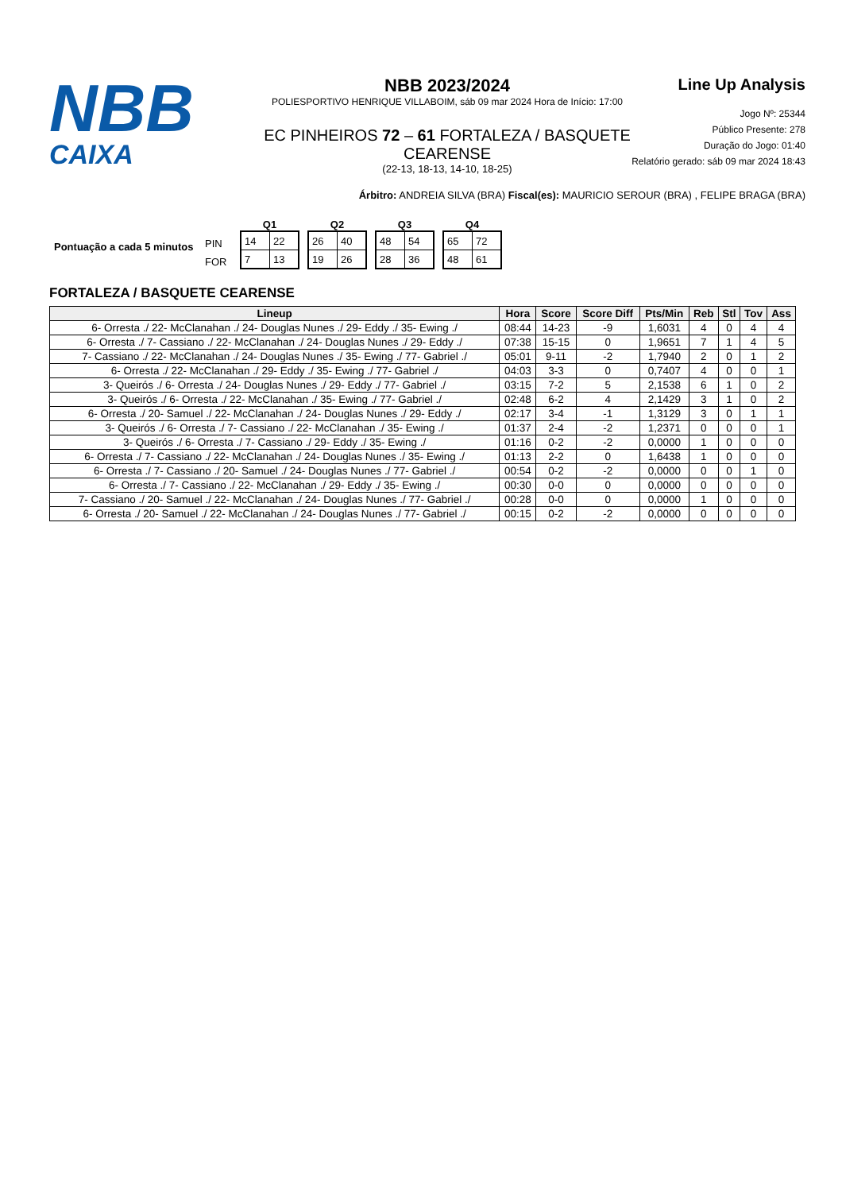NBB
CAIXA
NBB 2023/2024
POLIESPORTIVO HENRIQUE VILLABOIM, sáb 09 mar 2024 Hora de Início: 17:00
EC PINHEIROS 72 – 61 FORTALEZA / BASQUETE CEARENSE
(22-13, 18-13, 14-10, 18-25)
Line Up Analysis
Jogo Nº: 25344
Público Presente: 278
Duração do Jogo: 01:40
Relatório gerado: sáb 09 mar 2024 18:43
Árbitro: ANDREIA SILVA (BRA) Fiscal(es): MAURICIO SEROUR (BRA) , FELIPE BRAGA (BRA)
Pontuação a cada 5 minutos
PIN
FOR
Q1
| 14 | 22 |
| 7 | 13 |
Q2
| 26 | 40 |
| 19 | 26 |
Q3
| 48 | 54 |
| 28 | 36 |
Q4
| 65 | 72 |
| 48 | 61 |
FORTALEZA / BASQUETE CEARENSE
| Lineup | Hora | Score | Score Diff | Pts/Min | Reb | Stl | Tov | Ass |
| --- | --- | --- | --- | --- | --- | --- | --- | --- |
| 6- Orresta ./ 22- McClanahan ./ 24- Douglas Nunes ./ 29- Eddy ./ 35- Ewing ./ | 08:44 | 14-23 | -9 | 1,6031 | 4 | 0 | 4 | 4 |
| 6- Orresta ./ 7- Cassiano ./ 22- McClanahan ./ 24- Douglas Nunes ./ 29- Eddy ./ | 07:38 | 15-15 | 0 | 1,9651 | 7 | 1 | 4 | 5 |
| 7- Cassiano ./ 22- McClanahan ./ 24- Douglas Nunes ./ 35- Ewing ./ 77- Gabriel ./ | 05:01 | 9-11 | -2 | 1,7940 | 2 | 0 | 1 | 2 |
| 6- Orresta ./ 22- McClanahan ./ 29- Eddy ./ 35- Ewing ./ 77- Gabriel ./ | 04:03 | 3-3 | 0 | 0,7407 | 4 | 0 | 0 | 1 |
| 3- Queirós ./ 6- Orresta ./ 24- Douglas Nunes ./ 29- Eddy ./ 77- Gabriel ./ | 03:15 | 7-2 | 5 | 2,1538 | 6 | 1 | 0 | 2 |
| 3- Queirós ./ 6- Orresta ./ 22- McClanahan ./ 35- Ewing ./ 77- Gabriel ./ | 02:48 | 6-2 | 4 | 2,1429 | 3 | 1 | 0 | 2 |
| 6- Orresta ./ 20- Samuel ./ 22- McClanahan ./ 24- Douglas Nunes ./ 29- Eddy ./ | 02:17 | 3-4 | -1 | 1,3129 | 3 | 0 | 1 | 1 |
| 3- Queirós ./ 6- Orresta ./ 7- Cassiano ./ 22- McClanahan ./ 35- Ewing ./ | 01:37 | 2-4 | -2 | 1,2371 | 0 | 0 | 0 | 1 |
| 3- Queirós ./ 6- Orresta ./ 7- Cassiano ./ 29- Eddy ./ 35- Ewing ./ | 01:16 | 0-2 | -2 | 0,0000 | 1 | 0 | 0 | 0 |
| 6- Orresta ./ 7- Cassiano ./ 22- McClanahan ./ 24- Douglas Nunes ./ 35- Ewing ./ | 01:13 | 2-2 | 0 | 1,6438 | 1 | 0 | 0 | 0 |
| 6- Orresta ./ 7- Cassiano ./ 20- Samuel ./ 24- Douglas Nunes ./ 77- Gabriel ./ | 00:54 | 0-2 | -2 | 0,0000 | 0 | 0 | 1 | 0 |
| 6- Orresta ./ 7- Cassiano ./ 22- McClanahan ./ 29- Eddy ./ 35- Ewing ./ | 00:30 | 0-0 | 0 | 0,0000 | 0 | 0 | 0 | 0 |
| 7- Cassiano ./ 20- Samuel ./ 22- McClanahan ./ 24- Douglas Nunes ./ 77- Gabriel ./ | 00:28 | 0-0 | 0 | 0,0000 | 1 | 0 | 0 | 0 |
| 6- Orresta ./ 20- Samuel ./ 22- McClanahan ./ 24- Douglas Nunes ./ 77- Gabriel ./ | 00:15 | 0-2 | -2 | 0,0000 | 0 | 0 | 0 | 0 |